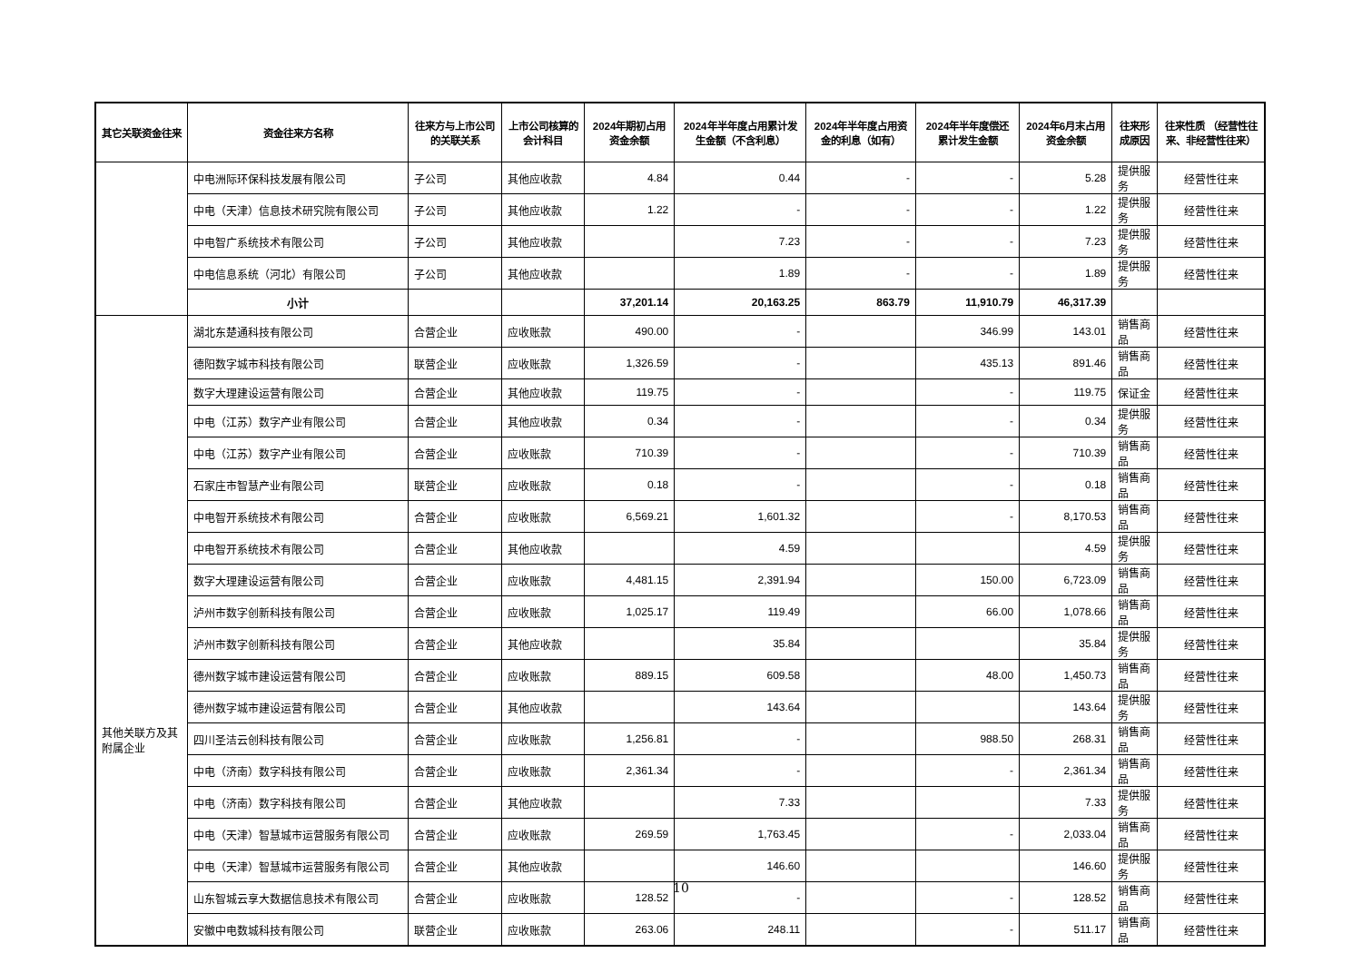| 其它关联资金往来 | 资金往来方名称 | 往来方与上市公司的关联关系 | 上市公司核算的会计科目 | 2024年期初占用资金余额 | 2024年半年度占用累计发生金额（不含利息） | 2024年半年度占用资金的利息（如有） | 2024年半年度偿还累计发生金额 | 2024年6月末占用资金余额 | 往来形成原因 | 往来性质 （经营性往来、非经营性往来） |
| --- | --- | --- | --- | --- | --- | --- | --- | --- | --- | --- |
| | 中电洲际环保科技发展有限公司 | 子公司 | 其他应收款 | 4.84 | 0.44 | - | - | 5.28 | 提供服务 | 经营性往来 |
| | 中电（天津）信息技术研究院有限公司 | 子公司 | 其他应收款 | 1.22 | - | - | - | 1.22 | 提供服务 | 经营性往来 |
| | 中电智广系统技术有限公司 | 子公司 | 其他应收款 | | 7.23 | - | - | 7.23 | 提供服务 | 经营性往来 |
| | 中电信息系统（河北）有限公司 | 子公司 | 其他应收款 | | 1.89 | - | - | 1.89 | 提供服务 | 经营性往来 |
| | 小计 | | | 37,201.14 | 20,163.25 | 863.79 | 11,910.79 | 46,317.39 | | |
| 其他关联方及其附属企业 | 湖北东楚通科技有限公司 | 合营企业 | 应收账款 | 490.00 | - | | 346.99 | 143.01 | 销售商品 | 经营性往来 |
| | 德阳数字城市科技有限公司 | 联营企业 | 应收账款 | 1,326.59 | - | | 435.13 | 891.46 | 销售商品 | 经营性往来 |
| | 数字大理建设运营有限公司 | 合营企业 | 其他应收款 | 119.75 | - | | - | 119.75 | 保证金 | 经营性往来 |
| | 中电（江苏）数字产业有限公司 | 合营企业 | 其他应收款 | 0.34 | - | | - | 0.34 | 提供服务 | 经营性往来 |
| | 中电（江苏）数字产业有限公司 | 合营企业 | 应收账款 | 710.39 | - | | - | 710.39 | 销售商品 | 经营性往来 |
| | 石家庄市智慧产业有限公司 | 联营企业 | 应收账款 | 0.18 | - | | - | 0.18 | 销售商品 | 经营性往来 |
| | 中电智开系统技术有限公司 | 合营企业 | 应收账款 | 6,569.21 | 1,601.32 | | - | 8,170.53 | 销售商品 | 经营性往来 |
| | 中电智开系统技术有限公司 | 合营企业 | 其他应收款 | | 4.59 | | | 4.59 | 提供服务 | 经营性往来 |
| | 数字大理建设运营有限公司 | 合营企业 | 应收账款 | 4,481.15 | 2,391.94 | | 150.00 | 6,723.09 | 销售商品 | 经营性往来 |
| | 泸州市数字创新科技有限公司 | 合营企业 | 应收账款 | 1,025.17 | 119.49 | | 66.00 | 1,078.66 | 销售商品 | 经营性往来 |
| | 泸州市数字创新科技有限公司 | 合营企业 | 其他应收款 | | 35.84 | | | 35.84 | 提供服务 | 经营性往来 |
| | 德州数字城市建设运营有限公司 | 合营企业 | 应收账款 | 889.15 | 609.58 | | 48.00 | 1,450.73 | 销售商品 | 经营性往来 |
| | 德州数字城市建设运营有限公司 | 合营企业 | 其他应收款 | | 143.64 | | | 143.64 | 提供服务 | 经营性往来 |
| | 四川圣洁云创科技有限公司 | 合营企业 | 应收账款 | 1,256.81 | - | | 988.50 | 268.31 | 销售商品 | 经营性往来 |
| | 中电（济南）数字科技有限公司 | 合营企业 | 应收账款 | 2,361.34 | - | | - | 2,361.34 | 销售商品 | 经营性往来 |
| | 中电（济南）数字科技有限公司 | 合营企业 | 其他应收款 | | 7.33 | | | 7.33 | 提供服务 | 经营性往来 |
| | 中电（天津）智慧城市运营服务有限公司 | 合营企业 | 应收账款 | 269.59 | 1,763.45 | | - | 2,033.04 | 销售商品 | 经营性往来 |
| | 中电（天津）智慧城市运营服务有限公司 | 合营企业 | 其他应收款 | | 146.60 | | | 146.60 | 提供服务 | 经营性往来 |
| | 山东智城云享大数据信息技术有限公司 | 合营企业 | 应收账款 | 128.52 | - | | - | 128.52 | 销售商品 | 经营性往来 |
| | 安徽中电数城科技有限公司 | 联营企业 | 应收账款 | 263.06 | 248.11 | | - | 511.17 | 销售商品 | 经营性往来 |
10